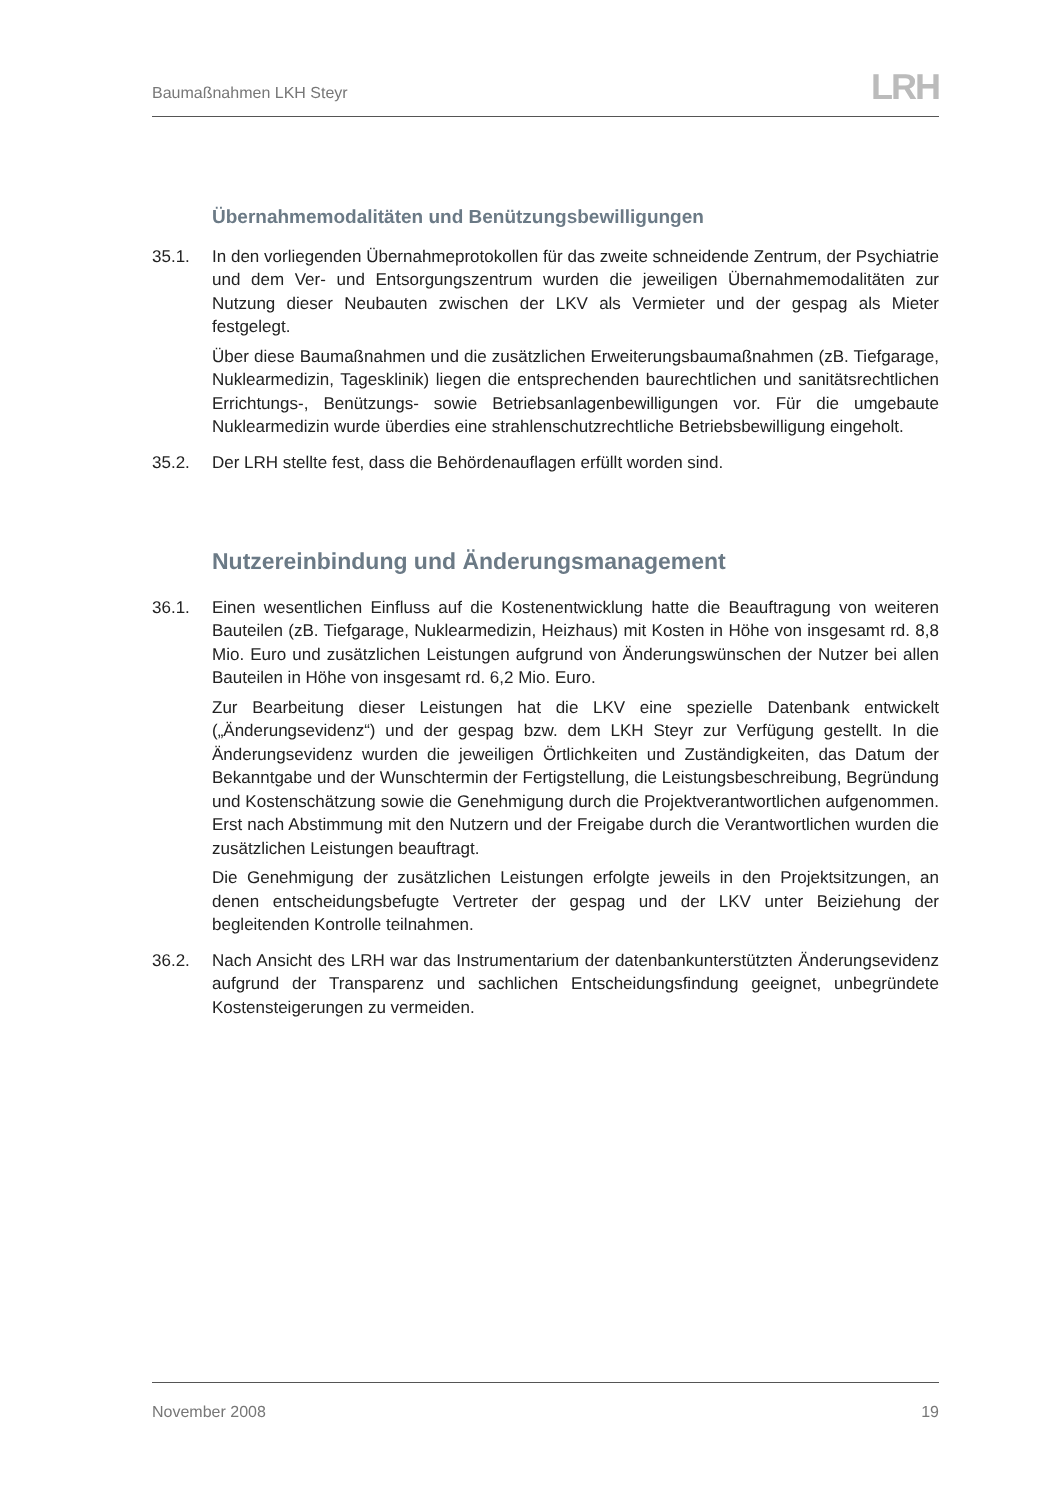Baumaßnahmen LKH Steyr
LRH
Übernahmemodalitäten und Benützungsbewilligungen
35.1. In den vorliegenden Übernahmeprotokollen für das zweite schneidende Zentrum, der Psychiatrie und dem Ver- und Entsorgungszentrum wurden die jeweiligen Übernahme­modalitäten zur Nutzung dieser Neubauten zwischen der LKV als Vermieter und der gespag als Mieter festgelegt.
Über diese Baumaßnahmen und die zusätzlichen Erweiterungsbaumaßnahmen (zB. Tiefgarage, Nuklearmedizin, Tagesklinik) liegen die entsprechenden baurechtlichen und sanitätsrechtlichen Errichtungs-, Benützungs- sowie Betriebsanlagenbewilligungen vor. Für die umgebaute Nuklearmedizin wurde überdies eine strahlenschutzrechtliche Betriebsbewilligung eingeholt.
35.2. Der LRH stellte fest, dass die Behördenauflagen erfüllt worden sind.
Nutzereinbindung und Änderungsmanagement
36.1. Einen wesentlichen Einfluss auf die Kostenentwicklung hatte die Beauftragung von weiteren Bauteilen (zB. Tiefgarage, Nuklearmedizin, Heizhaus) mit Kosten in Höhe von insgesamt rd. 8,8 Mio. Euro und zusätzlichen Leistungen aufgrund von Änderungs­wünschen der Nutzer bei allen Bauteilen in Höhe von insgesamt rd. 6,2 Mio. Euro.
Zur Bearbeitung dieser Leistungen hat die LKV eine spezielle Datenbank entwickelt („Änderungsevidenz“) und der gespag bzw. dem LKH Steyr zur Verfügung gestellt. In die Änderungsevidenz wurden die jeweiligen Örtlichkeiten und Zuständigkeiten, das Datum der Bekanntgabe und der Wunschtermin der Fertigstellung, die Leistungsbe­schreibung, Begründung und Kostenschätzung sowie die Genehmigung durch die Pro­jektverantwortlichen aufgenommen. Erst nach Abstimmung mit den Nutzern und der Freigabe durch die Verantwortlichen wurden die zusätzlichen Leistungen beauftragt.
Die Genehmigung der zusätzlichen Leistungen erfolgte jeweils in den Projektsitzungen, an denen entscheidungsbefugte Vertreter der gespag und der LKV unter Beiziehung der begleitenden Kontrolle teilnahmen.
36.2. Nach Ansicht des LRH war das Instrumentarium der datenbankunterstützten Ände­rungsevidenz aufgrund der Transparenz und sachlichen Entscheidungsfindung geeig­net, unbegründete Kostensteigerungen zu vermeiden.
November 2008 19